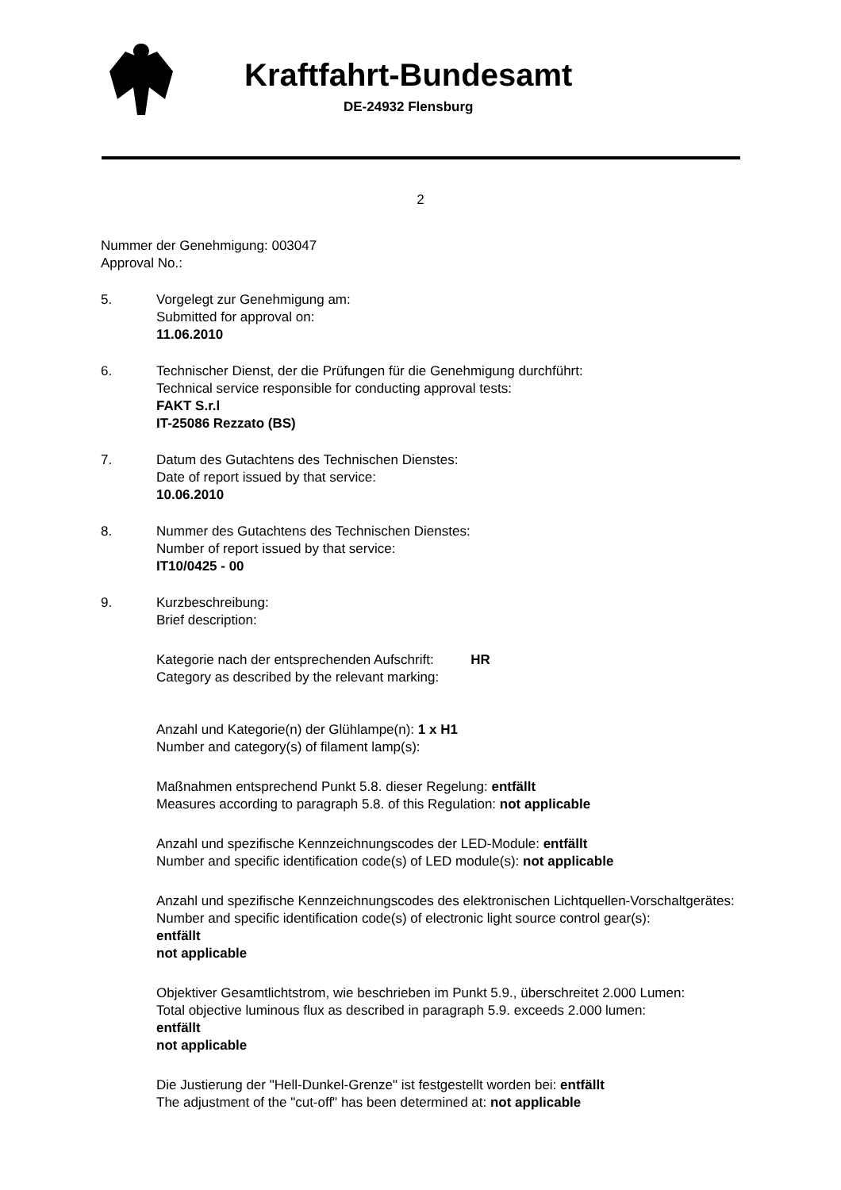Kraftfahrt-Bundesamt
DE-24932 Flensburg
2
Nummer der Genehmigung: 003047
Approval No.:
5. Vorgelegt zur Genehmigung am:
Submitted for approval on:
11.06.2010
6. Technischer Dienst, der die Prüfungen für die Genehmigung durchführt:
Technical service responsible for conducting approval tests:
FAKT S.r.l
IT-25086 Rezzato (BS)
7. Datum des Gutachtens des Technischen Dienstes:
Date of report issued by that service:
10.06.2010
8. Nummer des Gutachtens des Technischen Dienstes:
Number of report issued by that service:
IT10/0425 - 00
9. Kurzbeschreibung:
Brief description:
Kategorie nach der entsprechenden Aufschrift:
Category as described by the relevant marking:
HR
Anzahl und Kategorie(n) der Glühlampe(n): 1 x H1
Number and category(s) of filament lamp(s):
Maßnahmen entsprechend Punkt 5.8. dieser Regelung: entfällt
Measures according to paragraph 5.8. of this Regulation: not applicable
Anzahl und spezifische Kennzeichnungscodes der LED-Module: entfällt
Number and specific identification code(s) of LED module(s): not applicable
Anzahl und spezifische Kennzeichnungscodes des elektronischen Lichtquellen-Vorschaltgerätes:
Number and specific identification code(s) of electronic light source control gear(s):
entfällt
not applicable
Objektiver Gesamtlichtstrom, wie beschrieben im Punkt 5.9., überschreitet 2.000 Lumen:
Total objective luminous flux as described in paragraph 5.9. exceeds 2.000 lumen:
entfällt
not applicable
Die Justierung der "Hell-Dunkel-Grenze" ist festgestellt worden bei: entfällt
The adjustment of the "cut-off" has been determined at: not applicable